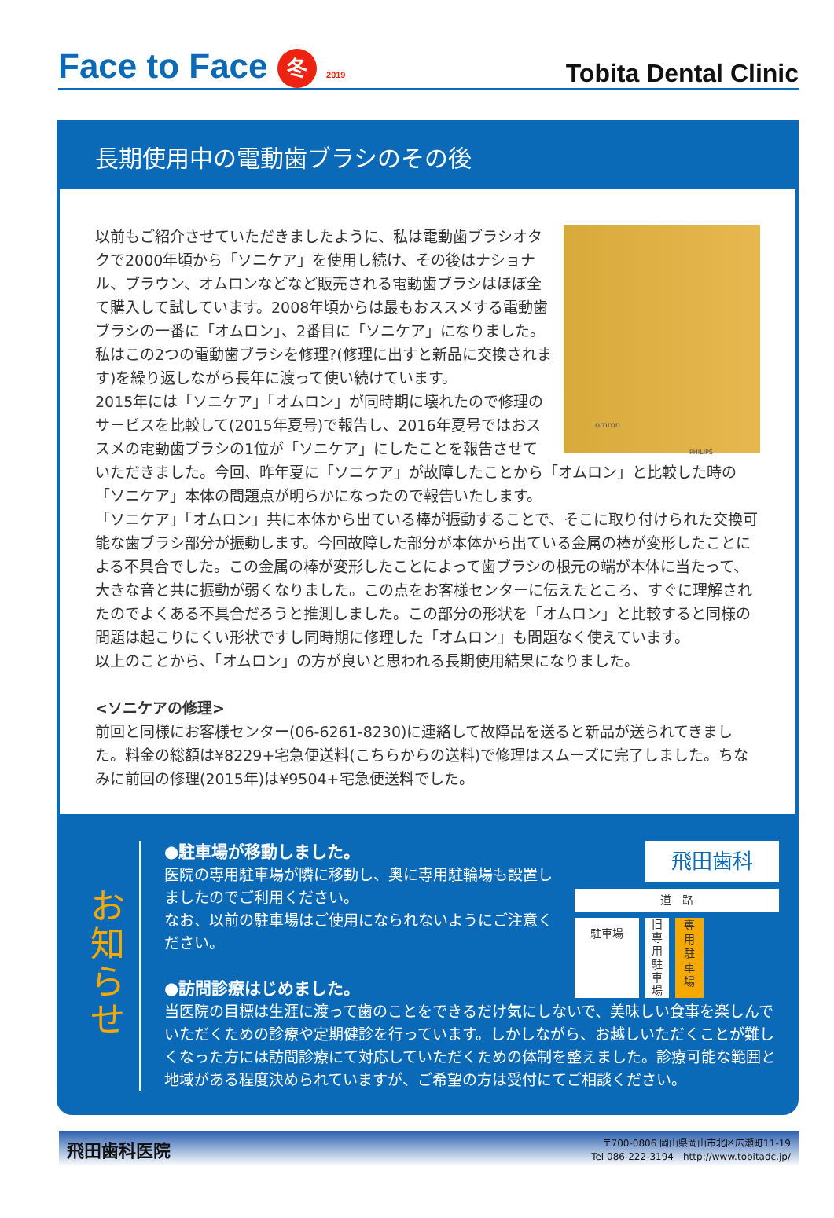Face to Face 冬 2019
Tobita Dental Clinic
長期使用中の電動歯ブラシのその後
omron
PHILIPS
以前もご紹介させていただきましたように、私は電動歯ブラシオタクで2000年頃から「ソニケア」を使用し続け、その後はナショナル、ブラウン、オムロンなどなど販売される電動歯ブラシはほぼ全て購入して試しています。2008年頃からは最もおススメする電動歯ブラシの一番に「オムロン」、2番目に「ソニケア」になりました。私はこの2つの電動歯ブラシを修理?(修理に出すと新品に交換されます)を繰り返しながら長年に渡って使い続けています。
2015年には「ソニケア」「オムロン」が同時期に壊れたので修理のサービスを比較して(2015年夏号)で報告し、2016年夏号ではおススメの電動歯ブラシの1位が「ソニケア」にしたことを報告させていただきました。今回、昨年夏に「ソニケア」が故障したことから「オムロン」と比較した時の「ソニケア」本体の問題点が明らかになったので報告いたします。
「ソニケア」「オムロン」共に本体から出ている棒が振動することで、そこに取り付けられた交換可能な歯ブラシ部分が振動します。今回故障した部分が本体から出ている金属の棒が変形したことによる不具合でした。この金属の棒が変形したことによって歯ブラシの根元の端が本体に当たって、大きな音と共に振動が弱くなりました。この点をお客様センターに伝えたところ、すぐに理解されたのでよくある不具合だろうと推測しました。この部分の形状を「オムロン」と比較すると同様の問題は起こりにくい形状ですし同時期に修理した「オムロン」も問題なく使えています。
以上のことから、「オムロン」の方が良いと思われる長期使用結果になりました。
<ソニケアの修理>
前回と同様にお客様センター(06-6261-8230)に連絡して故障品を送ると新品が送られてきました。料金の総額は¥8229+宅急便送料(こちらからの送料)で修理はスムーズに完了しました。ちなみに前回の修理(2015年)は¥9504+宅急便送料でした。
お
知
ら
せ
飛田歯科
道　路
駐車場
旧
専
用
駐
車
場
専
用
駐
車
場
●駐車場が移動しました。
医院の専用駐車場が隣に移動し、奥に専用駐輪場も設置しましたのでご利用ください。
なお、以前の駐車場はご使用になられないようにご注意ください。
●訪問診療はじめました。
当医院の目標は生涯に渡って歯のことをできるだけ気にしないで、美味しい食事を楽しんでいただくための診療や定期健診を行っています。しかしながら、お越しいただくことが難しくなった方には訪問診療にて対応していただくための体制を整えました。診療可能な範囲と地域がある程度決められていますが、ご希望の方は受付にてご相談ください。
飛田歯科医院
〒700-0806 岡山県岡山市北区広瀬町11-19
Tel 086-222-3194　http://www.tobitadc.jp/